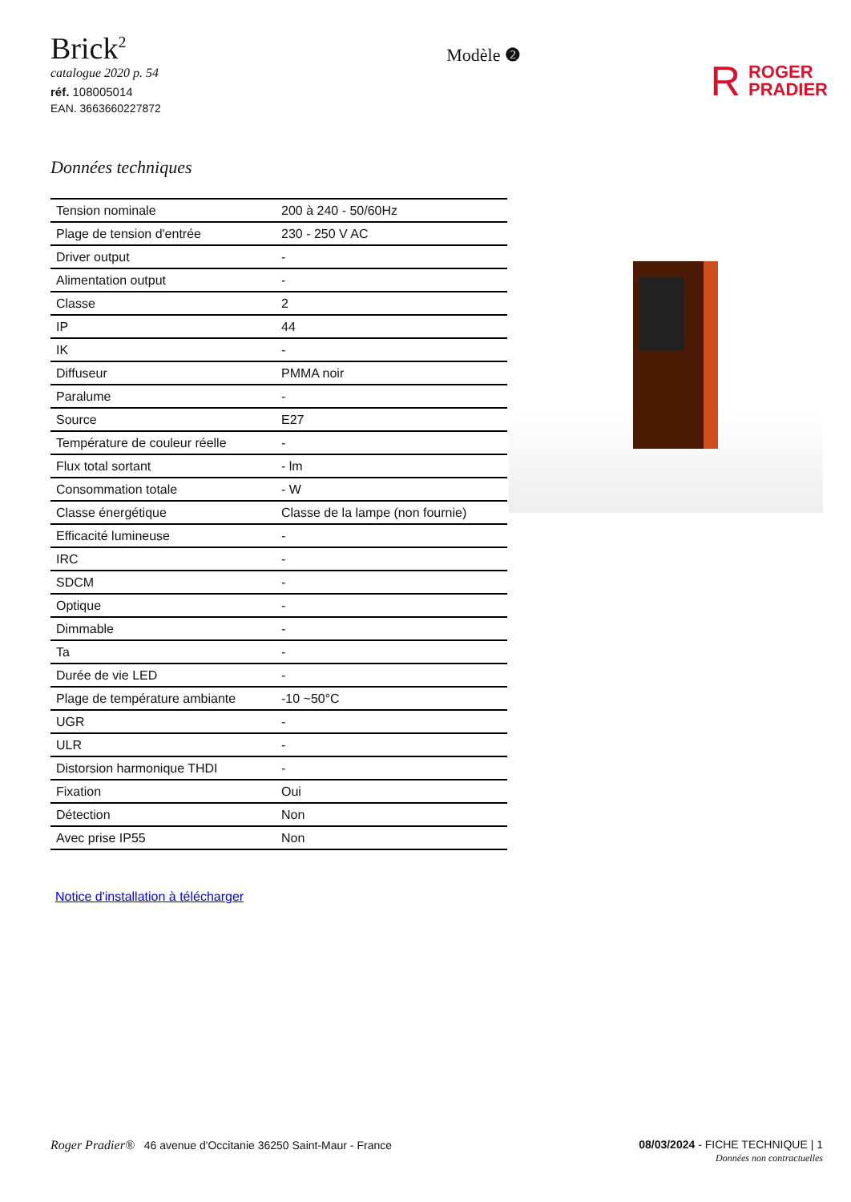Brick<sup>2</sup>
catalogue 2020 p. 54
réf. 108005014
EAN. 3663660227872
Modèle ❷
R ROGER
PRADIER
Données techniques
| Tension nominale | 200 à 240 - 50/60Hz |
| Plage de tension d'entrée | 230 - 250 V AC |
| Driver output | - |
| Alimentation output | - |
| Classe | 2 |
| IP | 44 |
| IK | - |
| Diffuseur | PMMA noir |
| Paralume | - |
| Source | E27 |
| Température de couleur réelle | - |
| Flux total sortant | - lm |
| Consommation totale | - W |
| Classe énergétique | Classe de la lampe (non fournie) |
| Efficacité lumineuse | - |
| IRC | - |
| SDCM | - |
| Optique | - |
| Dimmable | - |
| Ta | - |
| Durée de vie LED | - |
| Plage de température ambiante | -10 ~50°C |
| UGR | - |
| ULR | - |
| Distorsion harmonique THDI | - |
| Fixation | Oui |
| Détection | Non |
| Avec prise IP55 | Non |
Notice d'installation à télécharger
Roger Pradier® 46 avenue d'Occitanie 36250 Saint-Maur - France
08/03/2024 - FICHE TECHNIQUE | 1
Données non contractuelles